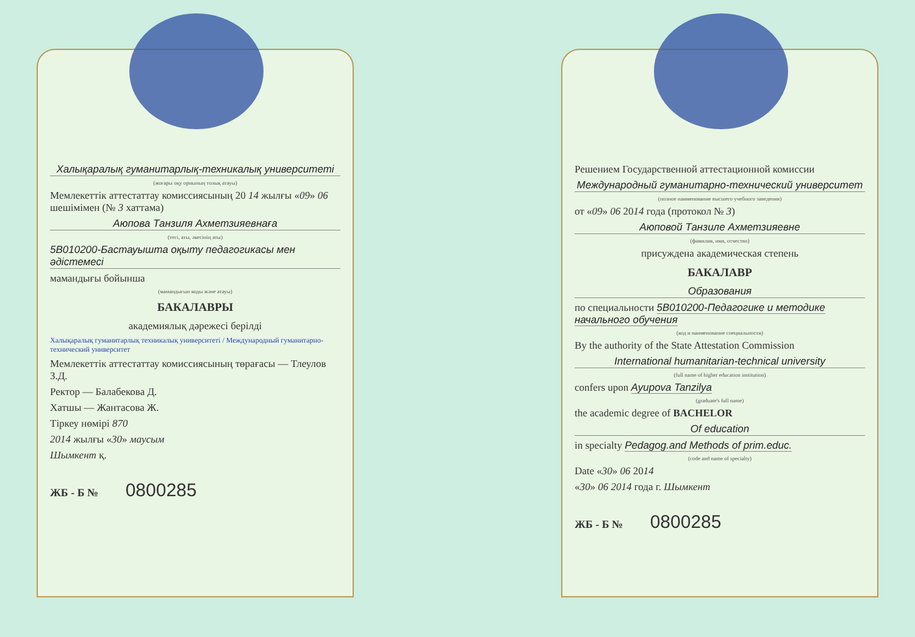Халықаралық гуманитарлық-техникалық университеті
(жоғары оқу орнының толық атауы)
Мемлекеттік аттестаттау комиссиясының 20 14 жылғы «09» 06 шешімімен (№ 3 хаттама)
Аюпова Танзиля Ахметзияевнаға
(тегі, аты, әкесінің аты)
5В010200-Бастауышта оқыту педагогикасы мен әдістемесі
мамандығы бойынша
(мамандығын коды және атауы)
БАКАЛАВРЫ
академиялық дәрежесі берілді
Халықаралық гуманитарлық техникалық университеті / Международный гуманитарно-технический университет
Мемлекеттік аттестаттау комиссиясының төрағасы — Тлеулов З.Д.
Ректор — Балабекова Д.
Хатшы — Жантасова Ж.
Тіркеу нөмірі 870
2014 жылғы «30» маусым
Шымкент қ.
ЖБ - Б № 0800285
Решением Государственной аттестационной комиссии
Международный гуманитарно-технический университет
(полное наименование высшего учебного заведения)
от «09» 06 2014 года (протокол № 3)
Аюповой Танзиле Ахметзияевне
(фамилия, имя, отчество)
присуждена академическая степень
БАКАЛАВР
Образования
по специальности 5В010200-Педагогике и методике начального обучения
(код и наименование специальности)
By the authority of the State Attestation Commission
International humanitarian-technical university
(full name of higher education institution)
confers upon Ayupova Tanzilya
(graduate's full name)
the academic degree of BACHELOR
Of education
in specialty Pedagog.and Methods of prim.educ.
(code and name of specialty)
Date «30» 06 2014
«30» 06 2014 года г. Шымкент
ЖБ - Б № 0800285